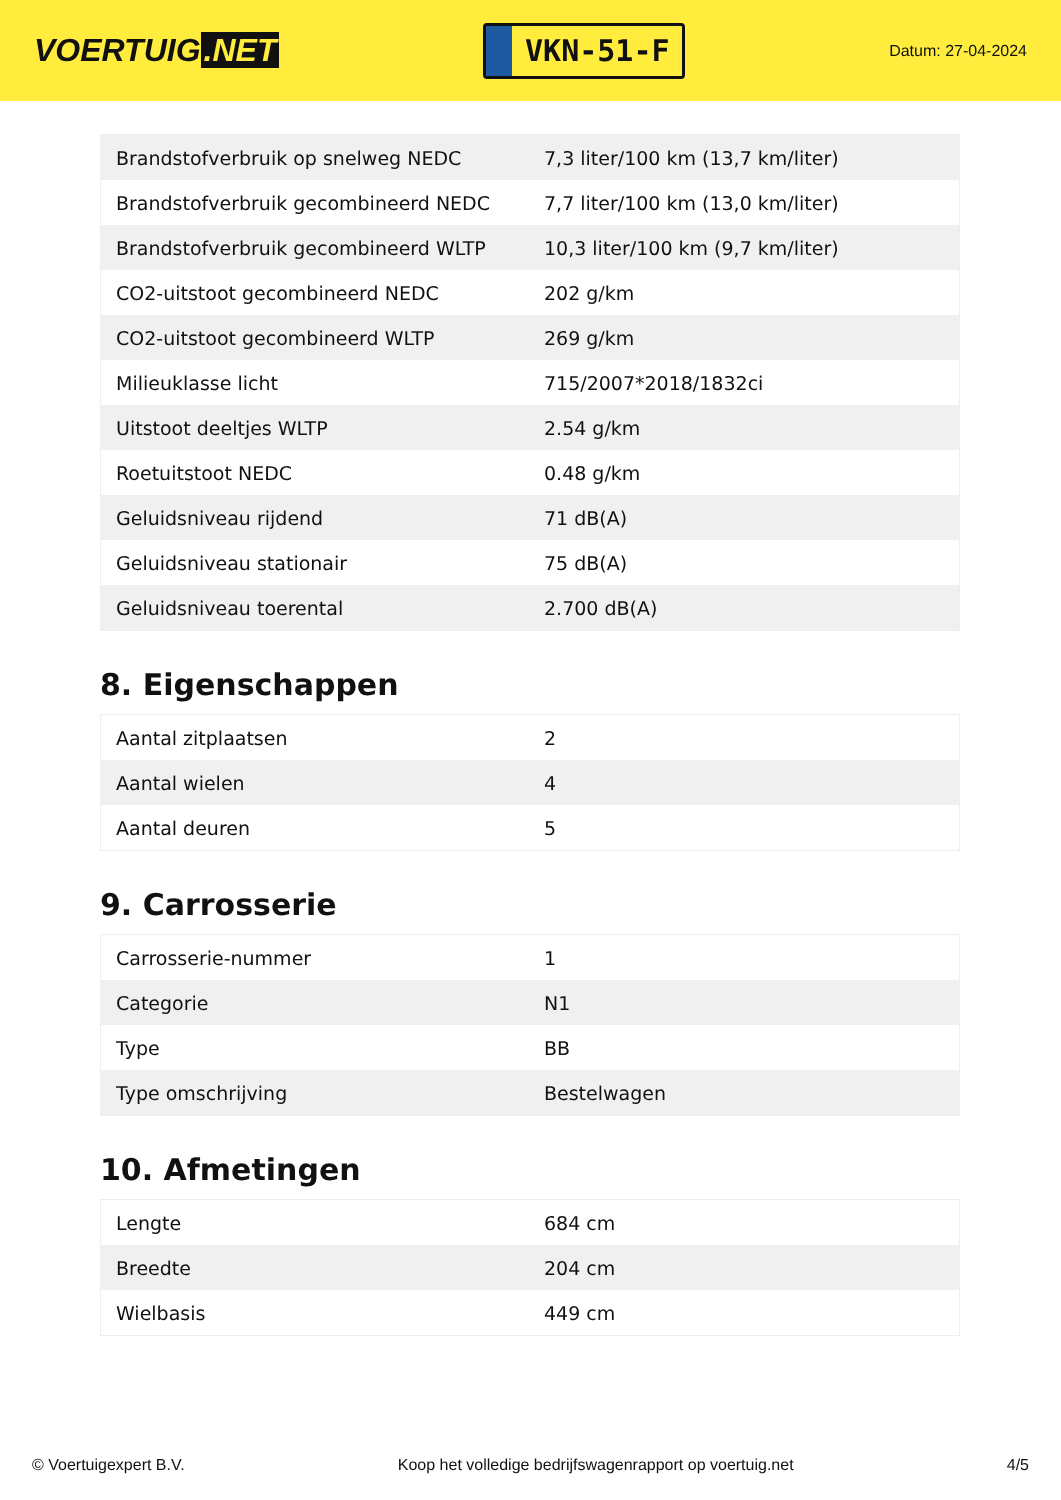VOERTUIG.NET
VKN-51-F
Datum: 27-04-2024
| Brandstofverbruik op snelweg NEDC | 7,3 liter/100 km (13,7 km/liter) |
| Brandstofverbruik gecombineerd NEDC | 7,7 liter/100 km (13,0 km/liter) |
| Brandstofverbruik gecombineerd WLTP | 10,3 liter/100 km (9,7 km/liter) |
| CO2-uitstoot gecombineerd NEDC | 202 g/km |
| CO2-uitstoot gecombineerd WLTP | 269 g/km |
| Milieuklasse licht | 715/2007*2018/1832ci |
| Uitstoot deeltjes WLTP | 2.54 g/km |
| Roetuitstoot NEDC | 0.48 g/km |
| Geluidsniveau rijdend | 71 dB(A) |
| Geluidsniveau stationair | 75 dB(A) |
| Geluidsniveau toerental | 2.700 dB(A) |
8. Eigenschappen
| Aantal zitplaatsen | 2 |
| Aantal wielen | 4 |
| Aantal deuren | 5 |
9. Carrosserie
| Carrosserie-nummer | 1 |
| Categorie | N1 |
| Type | BB |
| Type omschrijving | Bestelwagen |
10. Afmetingen
| Lengte | 684 cm |
| Breedte | 204 cm |
| Wielbasis | 449 cm |
© Voertuigexpert B.V. Koop het volledige bedrijfswagenrapport op voertuig.net 4/5